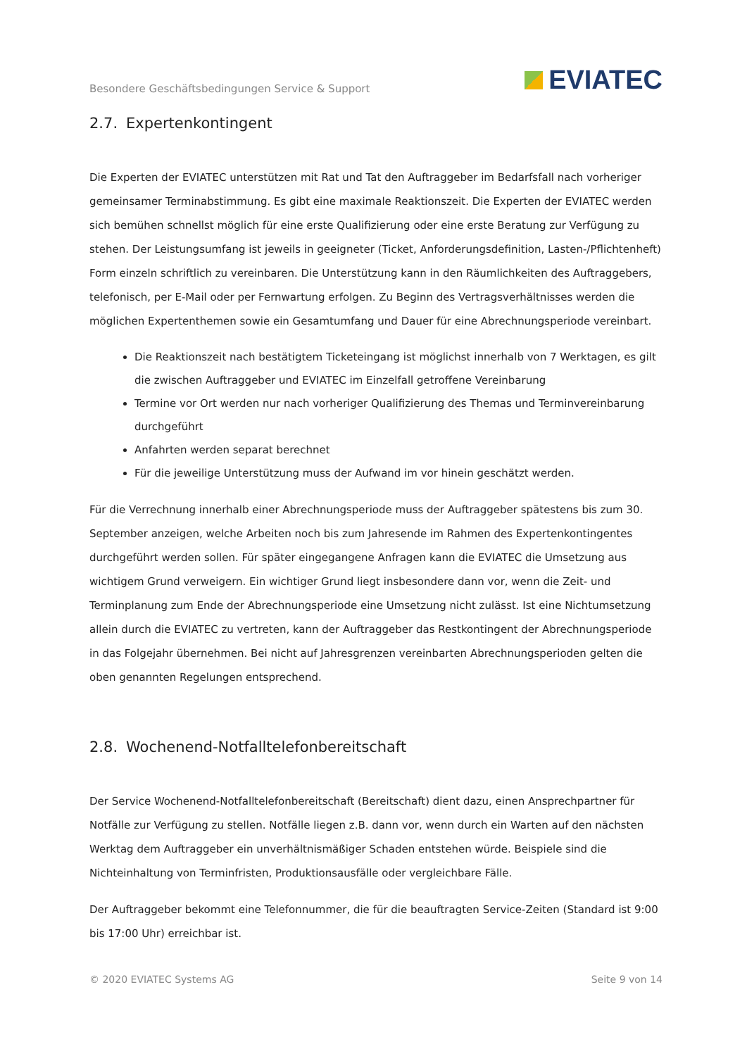Besondere Geschäftsbedingungen Service & Support
EVIATEC
2.7. Expertenkontingent
Die Experten der EVIATEC unterstützen mit Rat und Tat den Auftraggeber im Bedarfsfall nach vorheriger gemeinsamer Terminabstimmung. Es gibt eine maximale Reaktionszeit. Die Experten der EVIATEC werden sich bemühen schnellst möglich für eine erste Qualifizierung oder eine erste Beratung zur Verfügung zu stehen. Der Leistungsumfang ist jeweils in geeigneter (Ticket, Anforderungsdefinition, Lasten-/Pflichtenheft) Form einzeln schriftlich zu vereinbaren. Die Unterstützung kann in den Räumlichkeiten des Auftraggebers, telefonisch, per E-Mail oder per Fernwartung erfolgen. Zu Beginn des Vertragsverhältnisses werden die möglichen Expertenthemen sowie ein Gesamtumfang und Dauer für eine Abrechnungsperiode vereinbart.
Die Reaktionszeit nach bestätigtem Ticketeingang ist möglichst innerhalb von 7 Werktagen, es gilt die zwischen Auftraggeber und EVIATEC im Einzelfall getroffene Vereinbarung
Termine vor Ort werden nur nach vorheriger Qualifizierung des Themas und Terminvereinbarung durchgeführt
Anfahrten werden separat berechnet
Für die jeweilige Unterstützung muss der Aufwand im vor hinein geschätzt werden.
Für die Verrechnung innerhalb einer Abrechnungsperiode muss der Auftraggeber spätestens bis zum 30. September anzeigen, welche Arbeiten noch bis zum Jahresende im Rahmen des Expertenkontingentes durchgeführt werden sollen. Für später eingegangene Anfragen kann die EVIATEC die Umsetzung aus wichtigem Grund verweigern. Ein wichtiger Grund liegt insbesondere dann vor, wenn die Zeit- und Terminplanung zum Ende der Abrechnungsperiode eine Umsetzung nicht zulässt. Ist eine Nichtumsetzung allein durch die EVIATEC zu vertreten, kann der Auftraggeber das Restkontingent der Abrechnungsperiode in das Folgejahr übernehmen. Bei nicht auf Jahresgrenzen vereinbarten Abrechnungsperioden gelten die oben genannten Regelungen entsprechend.
2.8. Wochenend-Notfalltelefonbereitschaft
Der Service Wochenend-Notfalltelefonbereitschaft (Bereitschaft) dient dazu, einen Ansprechpartner für Notfälle zur Verfügung zu stellen. Notfälle liegen z.B. dann vor, wenn durch ein Warten auf den nächsten Werktag dem Auftraggeber ein unverhältnismäßiger Schaden entstehen würde. Beispiele sind die Nichteinhaltung von Terminfristen, Produktionsausfälle oder vergleichbare Fälle.
Der Auftraggeber bekommt eine Telefonnummer, die für die beauftragten Service-Zeiten (Standard ist 9:00 bis 17:00 Uhr) erreichbar ist.
© 2020 EVIATEC Systems AG Seite 9 von 14